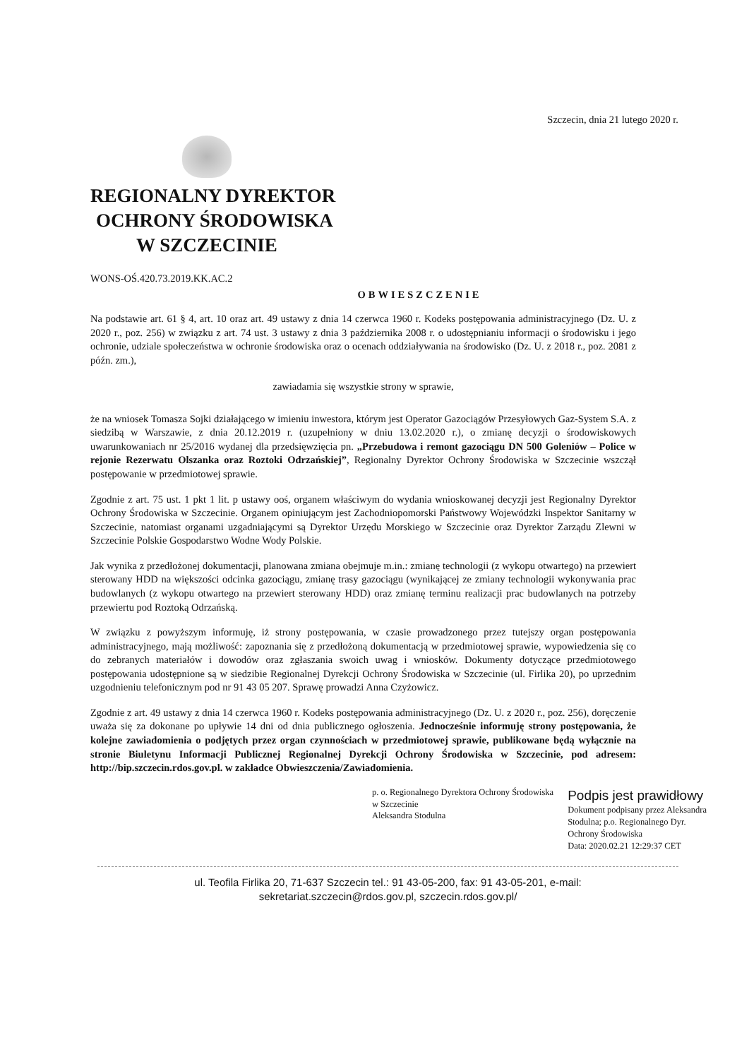Szczecin, dnia 21 lutego 2020 r.
REGIONALNY DYREKTOR
OCHRONY ŚRODOWISKA
W SZCZECINIE
WONS-OŚ.420.73.2019.KK.AC.2
OBWIESZCZENIE
Na podstawie art. 61 § 4, art. 10 oraz art. 49 ustawy z dnia 14 czerwca 1960 r. Kodeks postępowania administracyjnego (Dz. U. z 2020 r., poz. 256) w związku z art. 74 ust. 3 ustawy z dnia 3 października 2008 r. o udostępnianiu informacji o środowisku i jego ochronie, udziale społeczeństwa w ochronie środowiska oraz o ocenach oddziaływania na środowisko (Dz. U. z 2018 r., poz. 2081 z późn. zm.),
zawiadamia się wszystkie strony w sprawie,
że na wniosek Tomasza Sojki działającego w imieniu inwestora, którym jest Operator Gazociągów Przesyłowych Gaz-System S.A. z siedzibą w Warszawie, z dnia 20.12.2019 r. (uzupełniony w dniu 13.02.2020 r.), o zmianę decyzji o środowiskowych uwarunkowaniach nr 25/2016 wydanej dla przedsięwzięcia pn. „Przebudowa i remont gazociągu DN 500 Goleniów – Police w rejonie Rezerwatu Olszanka oraz Roztoki Odrzańskiej”, Regionalny Dyrektor Ochrony Środowiska w Szczecinie wszczął postępowanie w przedmiotowej sprawie.
Zgodnie z art. 75 ust. 1 pkt 1 lit. p ustawy ooś, organem właściwym do wydania wnioskowanej decyzji jest Regionalny Dyrektor Ochrony Środowiska w Szczecinie. Organem opiniującym jest Zachodniopomorski Państwowy Wojewódzki Inspektor Sanitarny w Szczecinie, natomiast organami uzgadniającymi są Dyrektor Urzędu Morskiego w Szczecinie oraz Dyrektor Zarządu Zlewni w Szczecinie Polskie Gospodarstwo Wodne Wody Polskie.
Jak wynika z przedłożonej dokumentacji, planowana zmiana obejmuje m.in.: zmianę technologii (z wykopu otwartego) na przewiert sterowany HDD na większości odcinka gazociągu, zmianę trasy gazociągu (wynikającej ze zmiany technologii wykonywania prac budowlanych (z wykopu otwartego na przewiert sterowany HDD) oraz zmianę terminu realizacji prac budowlanych na potrzeby przewiertu pod Roztoką Odrzańską.
W związku z powyższym informuję, iż strony postępowania, w czasie prowadzonego przez tutejszy organ postępowania administracyjnego, mają możliwość: zapoznania się z przedłożoną dokumentacją w przedmiotowej sprawie, wypowiedzenia się co do zebranych materiałów i dowodów oraz zgłaszania swoich uwag i wniosków. Dokumenty dotyczące przedmiotowego postępowania udostępnione są w siedzibie Regionalnej Dyrekcji Ochrony Środowiska w Szczecinie (ul. Firlika 20), po uprzednim uzgodnieniu telefonicznym pod nr 91 43 05 207. Sprawę prowadzi Anna Czyżowicz.
Zgodnie z art. 49 ustawy z dnia 14 czerwca 1960 r. Kodeks postępowania administracyjnego (Dz. U. z 2020 r., poz. 256), doręczenie uważa się za dokonane po upływie 14 dni od dnia publicznego ogłoszenia. Jednocześnie informuję strony postępowania, że kolejne zawiadomienia o podjętych przez organ czynnościach w przedmiotowej sprawie, publikowane będą wyłącznie na stronie Biuletynu Informacji Publicznej Regionalnej Dyrekcji Ochrony Środowiska w Szczecinie, pod adresem: http://bip.szczecin.rdos.gov.pl. w zakładce Obwieszczenia/Zawiadomienia.
p. o. Regionalnego Dyrektora Ochrony Środowiska
w Szczecinie
Aleksandra Stodulna
Podpis jest prawidłowy
Dokument podpisany przez Aleksandra
Stodulna; p.o. Regionalnego Dyr.
Ochrony Środowiska
Data: 2020.02.21 12:29:37 CET
ul. Teofila Firlika 20, 71-637 Szczecin tel.: 91 43-05-200, fax: 91 43-05-201, e-mail:
sekretariat.szczecin@rdos.gov.pl, szczecin.rdos.gov.pl/